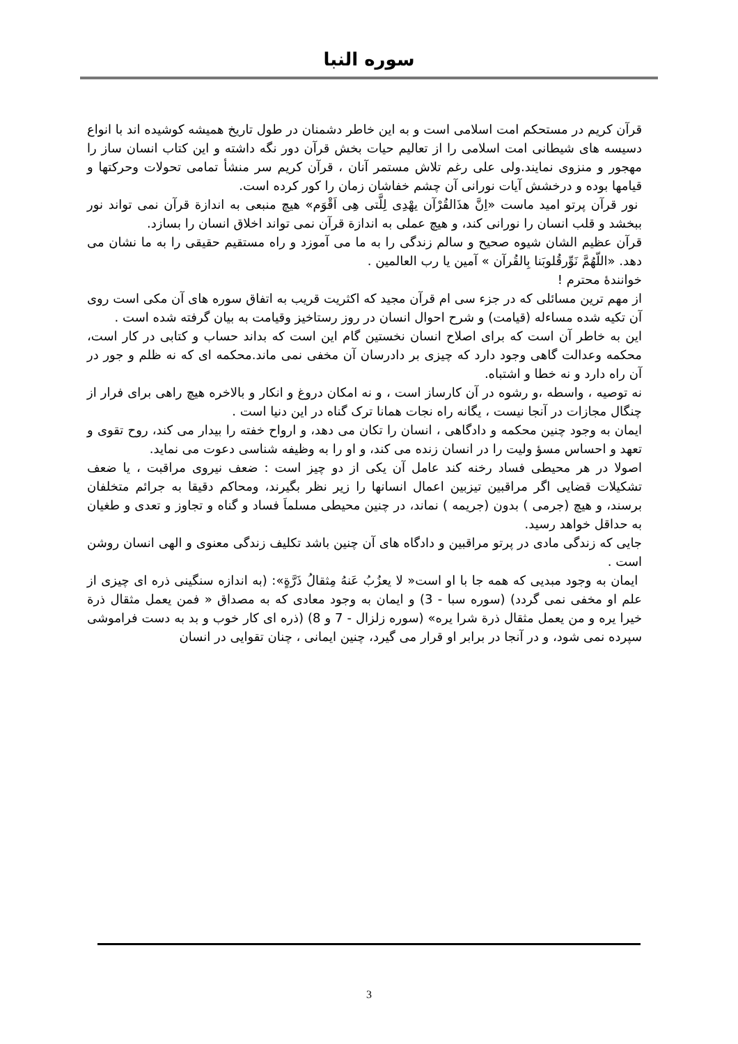سوره النبا
قرآن کریم در مستحکم امت اسلامی است و به این خاطر دشمنان در طول تاریخ همیشه کوشیده اند با انواع دسیسه های شیطانی امت اسلامی را از تعالیم حیات بخش قرآن دور نگه داشته و این کتاب انسان ساز را مهجور و منزوی نمایند.ولی علی رغم تلاش مستمر آنان ، قرآن کریم سر منشأ تمامی تحولات وحرکتها و قیامها بوده و درخشش آیات نورانی آن چشم خفاشان زمان را کور کرده است.
نور قرآن پرتو امید ماست «اِنَّ هذَالقُرْآن یهْدِی لِلَّتی هِی اَقْوَم» هیچ منبعی به اندازة قرآن نمی تواند نور ببخشد و قلب انسان را نورانی کند، و هیچ عملی به اندازة قرآن نمی تواند اخلاق انسان را بسازد.
قرآن عظیم الشان شیوه صحیح و سالم زندگی را به ما می آموزد و راه مستقیم حقیقی را به ما نشان می دهد. «اللّهُمَّ نَوِّرقُلوبَنا بِالقُرآن » آمین یا رب العالمین .
خوانندۀ محترم !
از مهم ترین مسائلی که در جزء سی ام قرآن مجید که اکثریت قریب به اتفاق سوره های آن مکی است روی آن تکیه شده مساءله (قیامت) و شرح احوال انسان در روز رستاخیز وقیامت به بیان گرفته شده است .
این به خاطر آن است که برای اصلاح انسان نخستین گام این است که بداند حساب و کتابی در کار است، محکمه وعدالت گاهی وجود دارد که چیزی بر دادرسان آن مخفی نمی ماند.محکمه ای که نه ظلم و جور در آن راه دارد و نه خطا و اشتباه.
نه توصیه ، واسطه ،و رشوه در آن کارساز است ، و نه امکان دروغ و انکار و بالاخره هیچ راهی برای فرار از چنگال مجازات در آنجا نیست ، یگانه راه نجات همانا ترک گناه در این دنیا است .
ایمان به وجود چنین محکمه و دادگاهی ، انسان را تکان می دهد، و ارواح خفته را بیدار می کند، روح تقوی و تعهد و احساس مسؤ ولیت را در انسان زنده می کند، و او را به وظیفه شناسی دعوت می نماید.
اصولا در هر محیطی فساد رخنه کند عامل آن یکی از دو چیز است : ضعف نیروی مراقبت ، یا ضعف تشکیلات قضایی اگر مراقبین تیزبین اعمال انسانها را زیر نظر بگیرند، ومحاکم دقیقا به جرائم متخلفان برسند، و هیچ (جرمی ) بدون (جریمه ) نماند، در چنین محیطی مسلماَ فساد و گناه و تجاوز و تعدی و طغیان به حداقل خواهد رسید.
جایی که زندگی مادی در پرتو مراقبین و دادگاه های آن چنین باشد تکلیف زندگی معنوی و الهی انسان روشن است .
ایمان به وجود مبدیی که همه جا با او است« لا یعزُبُ عَنهُ مِثقالُ ذَرَّةٍ»: (به اندازه سنگینی ذره ای چیزی از علم او مخفی نمی گردد) (سوره سبا - 3) و ایمان به وجود معادی که به مصداق « فمن یعمل مثقال ذرة خیرا یره و من یعمل مثقال ذرة شرا یره» (سوره زلزال - 7 و 8) (ذره ای کار خوب و بد به دست فراموشی سپرده نمی شود، و در آنجا در برابر او قرار می گیرد، چنین ایمانی ، چنان تقوایی در انسان
3